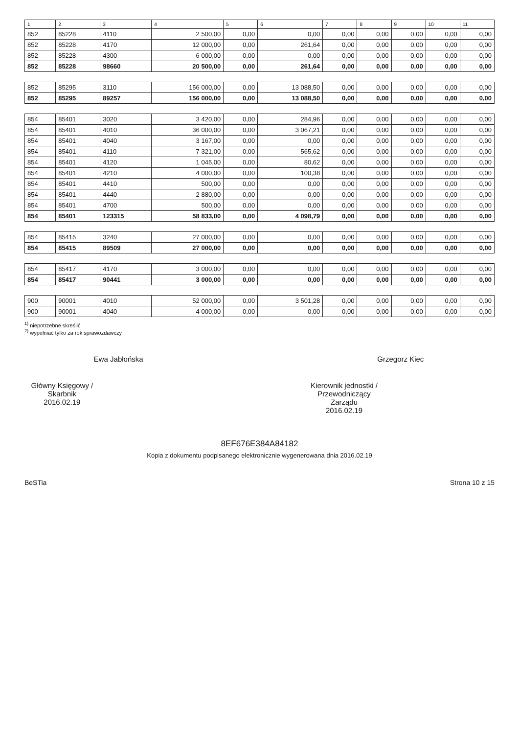| 1 | 2 | 3 | 4 | 5 | 6 | 7 | 8 | 9 | 10 | 11 |
| --- | --- | --- | --- | --- | --- | --- | --- | --- | --- | --- |
| 852 | 85228 | 4110 | 2 500,00 | 0,00 | 0,00 | 0,00 | 0,00 | 0,00 | 0,00 | 0,00 |
| 852 | 85228 | 4170 | 12 000,00 | 0,00 | 261,64 | 0,00 | 0,00 | 0,00 | 0,00 | 0,00 |
| 852 | 85228 | 4300 | 6 000,00 | 0,00 | 0,00 | 0,00 | 0,00 | 0,00 | 0,00 | 0,00 |
| 852 | 85228 | 98660 | 20 500,00 | 0,00 | 261,64 | 0,00 | 0,00 | 0,00 | 0,00 | 0,00 |
| 852 | 85295 | 3110 | 156 000,00 | 0,00 | 13 088,50 | 0,00 | 0,00 | 0,00 | 0,00 | 0,00 |
| 852 | 85295 | 89257 | 156 000,00 | 0,00 | 13 088,50 | 0,00 | 0,00 | 0,00 | 0,00 | 0,00 |
| 854 | 85401 | 3020 | 3 420,00 | 0,00 | 284,96 | 0,00 | 0,00 | 0,00 | 0,00 | 0,00 |
| 854 | 85401 | 4010 | 36 000,00 | 0,00 | 3 067,21 | 0,00 | 0,00 | 0,00 | 0,00 | 0,00 |
| 854 | 85401 | 4040 | 3 167,00 | 0,00 | 0,00 | 0,00 | 0,00 | 0,00 | 0,00 | 0,00 |
| 854 | 85401 | 4110 | 7 321,00 | 0,00 | 565,62 | 0,00 | 0,00 | 0,00 | 0,00 | 0,00 |
| 854 | 85401 | 4120 | 1 045,00 | 0,00 | 80,62 | 0,00 | 0,00 | 0,00 | 0,00 | 0,00 |
| 854 | 85401 | 4210 | 4 000,00 | 0,00 | 100,38 | 0,00 | 0,00 | 0,00 | 0,00 | 0,00 |
| 854 | 85401 | 4410 | 500,00 | 0,00 | 0,00 | 0,00 | 0,00 | 0,00 | 0,00 | 0,00 |
| 854 | 85401 | 4440 | 2 880,00 | 0,00 | 0,00 | 0,00 | 0,00 | 0,00 | 0,00 | 0,00 |
| 854 | 85401 | 4700 | 500,00 | 0,00 | 0,00 | 0,00 | 0,00 | 0,00 | 0,00 | 0,00 |
| 854 | 85401 | 123315 | 58 833,00 | 0,00 | 4 098,79 | 0,00 | 0,00 | 0,00 | 0,00 | 0,00 |
| 854 | 85415 | 3240 | 27 000,00 | 0,00 | 0,00 | 0,00 | 0,00 | 0,00 | 0,00 | 0,00 |
| 854 | 85415 | 89509 | 27 000,00 | 0,00 | 0,00 | 0,00 | 0,00 | 0,00 | 0,00 | 0,00 |
| 854 | 85417 | 4170 | 3 000,00 | 0,00 | 0,00 | 0,00 | 0,00 | 0,00 | 0,00 | 0,00 |
| 854 | 85417 | 90441 | 3 000,00 | 0,00 | 0,00 | 0,00 | 0,00 | 0,00 | 0,00 | 0,00 |
| 900 | 90001 | 4010 | 52 000,00 | 0,00 | 3 501,28 | 0,00 | 0,00 | 0,00 | 0,00 | 0,00 |
| 900 | 90001 | 4040 | 4 000,00 | 0,00 | 0,00 | 0,00 | 0,00 | 0,00 | 0,00 | 0,00 |
<sup>1)</sup> niepotrzebne skreślić
<sup>2)</sup> wypełniać tylko za rok sprawozdawczy
Ewa Jabłońska
Główny Księgowy / Skarbnik
2016.02.19
Grzegorz Kiec
Kierownik jednostki / Przewodniczący Zarządu
2016.02.19
8EF676E384A84182
Kopia z dokumentu podpisanego elektronicznie wygenerowana dnia 2016.02.19
BeSTia Strona 10 z 15